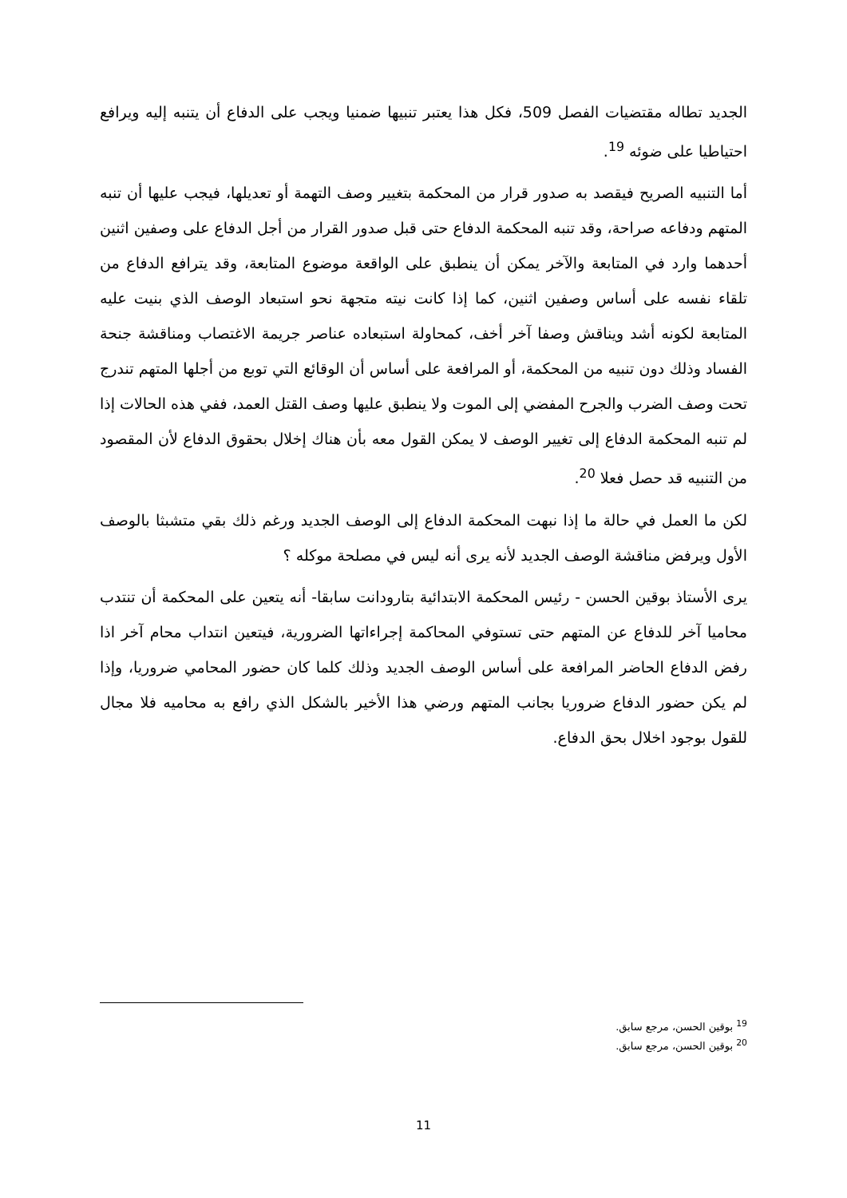الجديد تطاله مقتضيات الفصل 509، فكل هذا يعتبر تنبيها ضمنيا ويجب على الدفاع أن يتنبه إليه ويرافع احتياطيا على ضوئه <sup>19</sup>.
أما التنبيه الصريح فيقصد به صدور قرار من المحكمة بتغيير وصف التهمة أو تعديلها، فيجب عليها أن تنبه المتهم ودفاعه صراحة، وقد تنبه المحكمة الدفاع حتى قبل صدور القرار من أجل الدفاع على وصفين اثنين أحدهما وارد في المتابعة والآخر يمكن أن ينطبق على الواقعة موضوع المتابعة، وقد يترافع الدفاع من تلقاء نفسه على أساس وصفين اثنين، كما إذا كانت نيته متجهة نحو استبعاد الوصف الذي بنيت عليه المتابعة لكونه أشد ويناقش وصفا آخر أخف، كمحاولة استبعاده عناصر جريمة الاغتصاب ومناقشة جنحة الفساد وذلك دون تنبيه من المحكمة، أو المرافعة على أساس أن الوقائع التي توبع من أجلها المتهم تندرج تحت وصف الضرب والجرح المفضي إلى الموت ولا ينطبق عليها وصف القتل العمد، ففي هذه الحالات إذا لم تنبه المحكمة الدفاع إلى تغيير الوصف لا يمكن القول معه بأن هناك إخلال بحقوق الدفاع لأن المقصود من التنبيه قد حصل فعلا <sup>20</sup>.
لكن ما العمل في حالة ما إذا نبهت المحكمة الدفاع إلى الوصف الجديد ورغم ذلك بقي متشبثا بالوصف الأول ويرفض مناقشة الوصف الجديد لأنه يرى أنه ليس في مصلحة موكله ؟
يرى الأستاذ بوقين الحسن - رئيس المحكمة الابتدائية بتارودانت سابقا- أنه يتعين على المحكمة أن تنتدب محاميا آخر للدفاع عن المتهم حتى تستوفي المحاكمة إجراءاتها الضرورية، فيتعين انتداب محام آخر اذا رفض الدفاع الحاضر المرافعة على أساس الوصف الجديد وذلك كلما كان حضور المحامي ضروريا، وإذا لم يكن حضور الدفاع ضروريا بجانب المتهم ورضي هذا الأخير بالشكل الذي رافع به محاميه فلا مجال للقول بوجود اخلال بحق الدفاع.
<sup>19</sup> بوقين الحسن، مرجع سابق.
<sup>20</sup> بوقين الحسن، مرجع سابق.
11